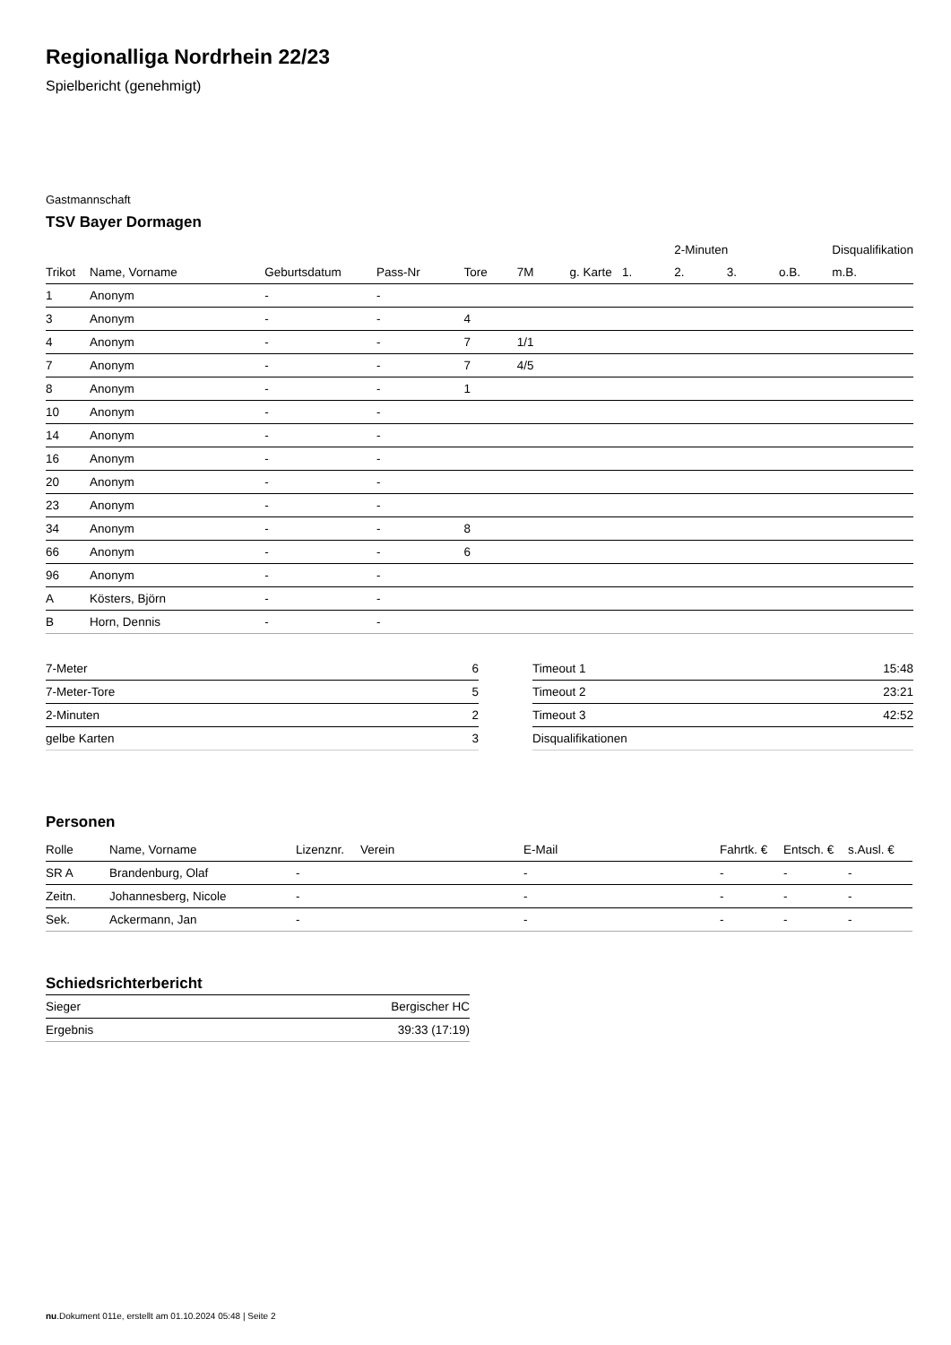Regionalliga Nordrhein 22/23
Spielbericht (genehmigt)
Gastmannschaft
TSV Bayer Dormagen
| | | | | | | | | 2-Minuten | | | Disqualifikation |
| --- | --- | --- | --- | --- | --- | --- | --- | --- | --- | --- | --- |
| Trikot | Name, Vorname | Geburtsdatum | Pass-Nr | Tore | 7M | g. Karte | 1. | 2. | 3. | o.B. | m.B. |
| 1 | Anonym | - | - | | | | | | | | |
| 3 | Anonym | - | - | 4 | | | | | | | |
| 4 | Anonym | - | - | 7 | 1/1 | | | | | | |
| 7 | Anonym | - | - | 7 | 4/5 | | | | | | |
| 8 | Anonym | - | - | 1 | | | | | | | |
| 10 | Anonym | - | - | | | | | | | | |
| 14 | Anonym | - | - | | | | | | | | |
| 16 | Anonym | - | - | | | | | | | | |
| 20 | Anonym | - | - | | | | | | | | |
| 23 | Anonym | - | - | | | | | | | | |
| 34 | Anonym | - | - | 8 | | | | | | | |
| 66 | Anonym | - | - | 6 | | | | | | | |
| 96 | Anonym | - | - | | | | | | | | |
| A | Kösters, Björn | - | - | | | | | | | | |
| B | Horn, Dennis | - | - | | | | | | | | |
| 7-Meter | 6 |
| 7-Meter-Tore | 5 |
| 2-Minuten | 2 |
| gelbe Karten | 3 |
| Timeout 1 | 15:48 |
| Timeout 2 | 23:21 |
| Timeout 3 | 42:52 |
| Disqualifikationen | |
Personen
| Rolle | Name, Vorname | Lizenznr. | Verein | E-Mail | Fahrtk. € | Entsch. € | s.Ausl. € |
| --- | --- | --- | --- | --- | --- | --- | --- |
| SR A | Brandenburg, Olaf | - | | - | - | - | - |
| Zeitn. | Johannesberg, Nicole | - | | - | - | - | - |
| Sek. | Ackermann, Jan | - | | - | - | - | - |
Schiedsrichterbericht
| Sieger | Bergischer HC |
| Ergebnis | 39:33 (17:19) |
nu.Dokument 011e, erstellt am 01.10.2024 05:48 | Seite 2